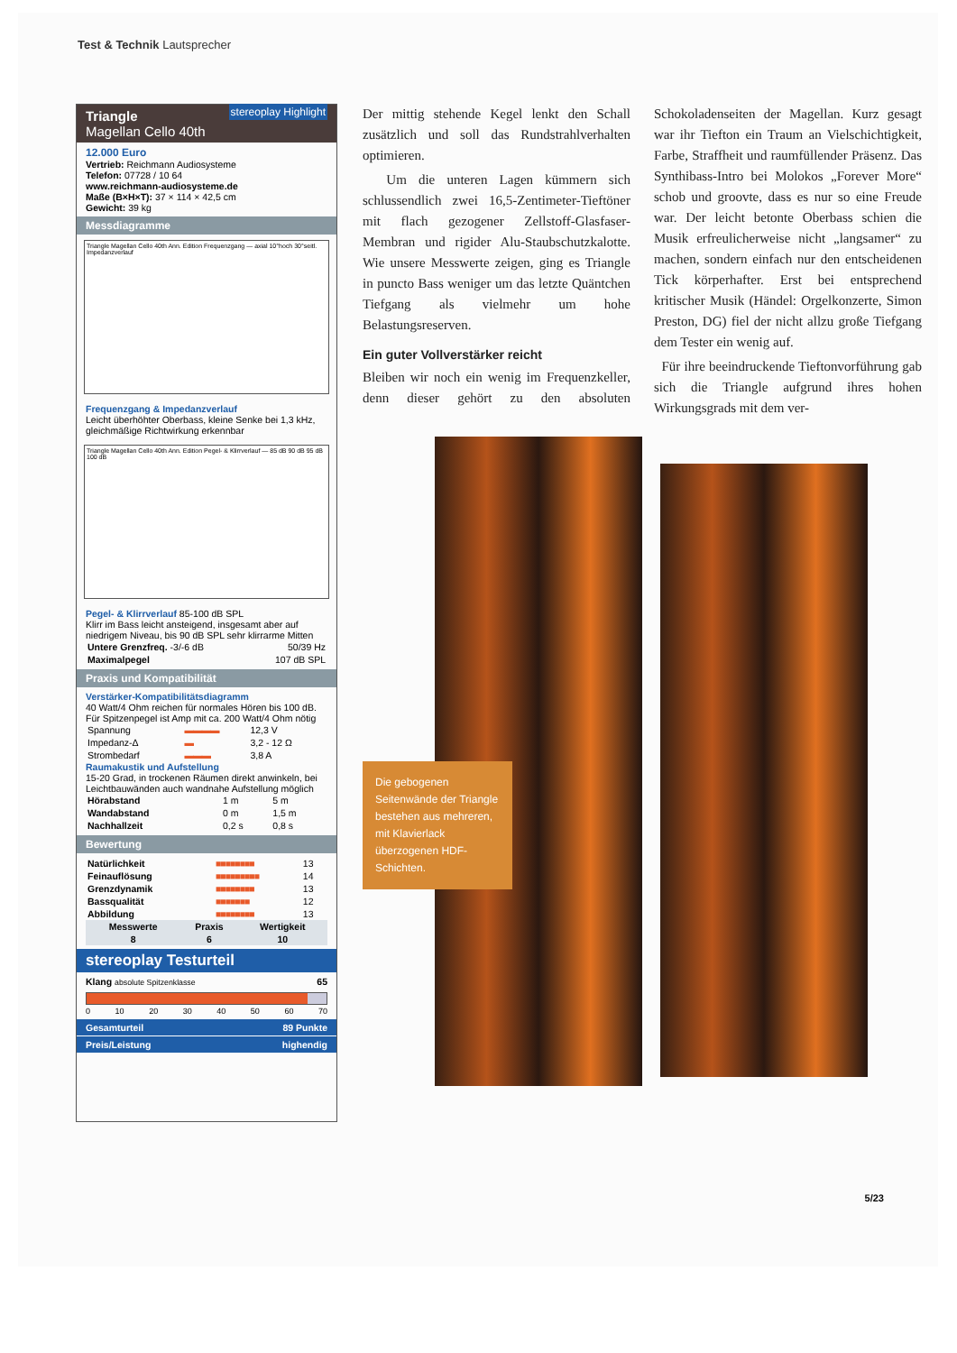Test & Technik Lautsprecher
Triangle
Magellan Cello 40th stereoplay Highlight
12.000 Euro
Vertrieb: Reichmann Audiosysteme
Telefon: 07728 / 10 64
www.reichmann-audiosysteme.de
Maße (B×H×T): 37 × 114 × 42,5 cm
Gewicht: 39 kg
Messdiagramme
Triangle Magellan Cello 40th Ann. Edition Frequenzgang — axial 10°hoch 30°seitl. Impedanzverlauf
Frequenzgang & Impedanzverlauf
Leicht überhöhter Oberbass, kleine Senke bei 1,3 kHz, gleichmäßige Richtwirkung erkennbar
Triangle Magellan Cello 40th Ann. Edition Pegel- & Klirrverlauf — 85 dB 90 dB 95 dB 100 dB
Pegel- & Klirrverlauf 85-100 dB SPL
Klirr im Bass leicht ansteigend, insgesamt aber auf niedrigem Niveau, bis 90 dB SPL sehr klirrarme Mitten
| Untere Grenzfreq. -3/-6 dB | 50/39 Hz |
| Maximalpegel | 107 dB SPL |
Praxis und Kompatibilität
Verstärker-Kompatibilitätsdiagramm
40 Watt/4 Ohm reichen für normales Hören bis 100 dB. Für Spitzenpegel ist Amp mit ca. 200 Watt/4 Ohm nötig
| Spannung | ▬▬▬▬ | 12,3 V |
| Impedanz-Δ | ▬ | 3,2 - 12 Ω |
| Strombedarf | ▬▬▬ | 3,8 A |
Raumakustik und Aufstellung
15-20 Grad, in trockenen Räumen direkt anwinkeln, bei Leichtbauwänden auch wandnahe Aufstellung möglich
| Hörabstand | 1 m | 5 m |
| Wandabstand | 0 m | 1,5 m |
| Nachhallzeit | 0,2 s | 0,8 s |
Bewertung
| Natürlichkeit | ■■■■■■■■ | 13 |
| Feinauflösung | ■■■■■■■■■ | 14 |
| Grenzdynamik | ■■■■■■■■ | 13 |
| Bassqualität | ■■■■■■■ | 12 |
| Abbildung | ■■■■■■■■ | 13 |
| Messwerte | Praxis | Wertigkeit |
| --- | --- | --- |
| 8 | 6 | 10 |
stereoplay Testurteil
Klang absolute Spitzenklasse 65
0 10 20 30 40 50 60 70
Gesamturteil 89 Punkte
Preis/Leistung highendig
Der mittig stehende Kegel lenkt den Schall zusätzlich und soll das Rundstrahlverhalten optimieren.
Um die unteren Lagen kümmern sich schlussendlich zwei 16,5-Zentimeter-Tieftöner mit flach gezogener Zellstoff-Glasfaser-Membran und rigider Alu-Staubschutzkalotte. Wie unsere Messwerte zeigen, ging es Triangle in puncto Bass weniger um das letzte Quäntchen Tiefgang als vielmehr um hohe Belastungsreserven.
Ein guter Vollverstärker reicht
Bleiben wir noch ein wenig im Frequenzkeller, denn dieser gehört zu den absoluten Schokoladenseiten der Magellan. Kurz gesagt war ihr Tiefton ein Traum an Vielschichtigkeit, Farbe, Straffheit und raumfüllender Präsenz. Das Synthibass-Intro bei Molokos „Forever More“ schob und groovte, dass es nur so eine Freude war. Der leicht betonte Oberbass schien die Musik erfreulicherweise nicht „langsamer“ zu machen, sondern einfach nur den entscheidenen Tick körperhafter. Erst bei entsprechend kritischer Musik (Händel: Orgelkonzerte, Simon Preston, DG) fiel der nicht allzu große Tiefgang dem Tester ein wenig auf.
Für ihre beeindruckende Tieftonvorführung gab sich die Triangle aufgrund ihres hohen Wirkungsgrads mit dem ver-
Die gebogenen Seitenwände der Triangle bestehen aus mehreren, mit Klavierlack überzogenen HDF-Schichten.
5/23